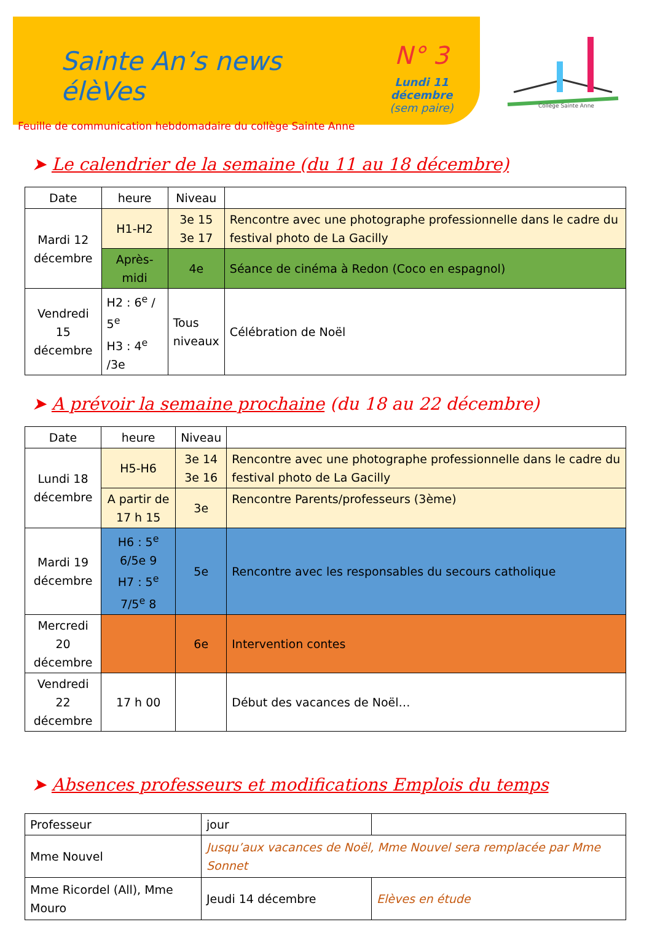Sainte An’s news élèVes
Feuille de communication hebdomadaire du collège Sainte Anne
N° 3
Lundi 11 décembre
(sem paire)
Collège Sainte Anne
➤ Le calendrier de la semaine (du 11 au 18 décembre)
| Date | heure | Niveau | |
| --- | --- | --- | --- |
| Mardi 12 décembre | H1-H2 | 3e 15 3e 17 | Rencontre avec une photographe professionnelle dans le cadre du festival photo de La Gacilly |
| | Après-midi | 4e | Séance de cinéma à Redon (Coco en espagnol) |
| Vendredi 15 décembre | H2 : 6<sup>e</sup> / 5<sup>e</sup> H3 : 4<sup>e</sup> /3e | Tous niveaux | Célébration de Noël |
➤ A prévoir la semaine prochaine (du 18 au 22 décembre)
| Date | heure | Niveau | |
| --- | --- | --- | --- |
| Lundi 18 décembre | H5-H6 | 3e 14 3e 16 | Rencontre avec une photographe professionnelle dans le cadre du festival photo de La Gacilly |
| | A partir de 17 h 15 | 3e | Rencontre Parents/professeurs (3ème) |
| Mardi 19 décembre | H6 : 5<sup>e</sup> 6/5e 9 H7 : 5<sup>e</sup> 7/5<sup>e</sup> 8 | 5e | Rencontre avec les responsables du secours catholique |
| Mercredi 20 décembre | | 6e | Intervention contes |
| Vendredi 22 décembre | 17 h 00 | | Début des vacances de Noël… |
➤ Absences professeurs et modifications Emplois du temps
| Professeur | jour | |
| Mme Nouvel | Jusqu’aux vacances de Noël, Mme Nouvel sera remplacée par Mme Sonnet | |
| Mme Ricordel (All), Mme Mouro | Jeudi 14 décembre | Elèves en étude |